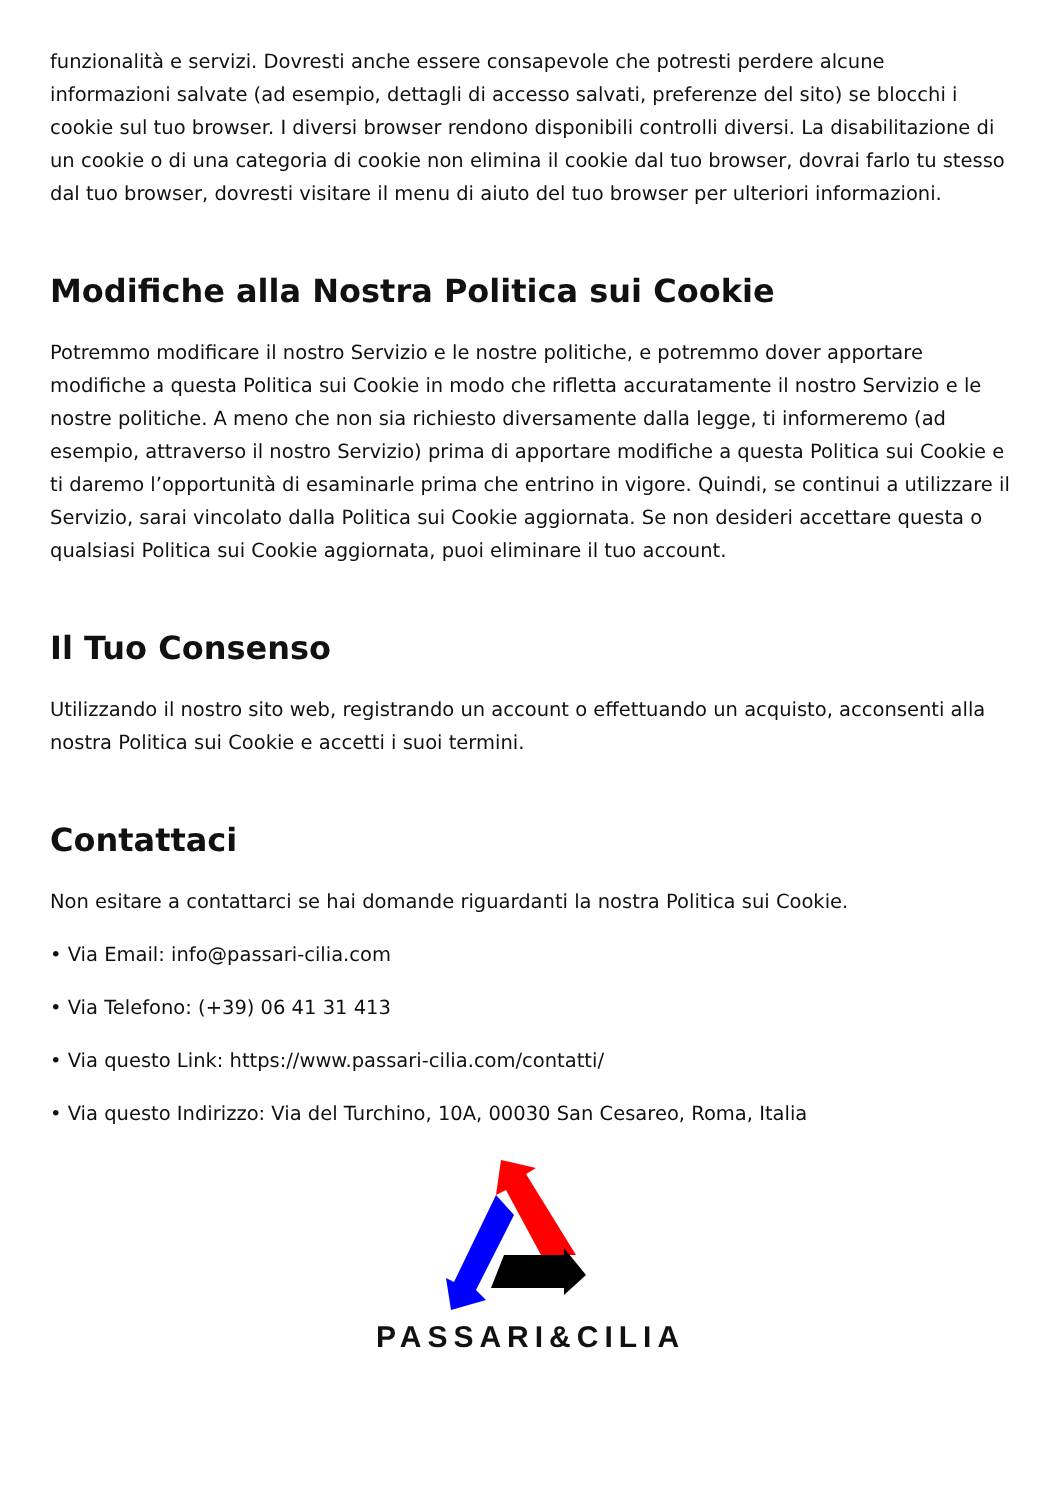funzionalità e servizi. Dovresti anche essere consapevole che potresti perdere alcune informazioni salvate (ad esempio, dettagli di accesso salvati, preferenze del sito) se blocchi i cookie sul tuo browser. I diversi browser rendono disponibili controlli diversi. La disabilitazione di un cookie o di una categoria di cookie non elimina il cookie dal tuo browser, dovrai farlo tu stesso dal tuo browser, dovresti visitare il menu di aiuto del tuo browser per ulteriori informazioni.
Modifiche alla Nostra Politica sui Cookie
Potremmo modificare il nostro Servizio e le nostre politiche, e potremmo dover apportare modifiche a questa Politica sui Cookie in modo che rifletta accuratamente il nostro Servizio e le nostre politiche. A meno che non sia richiesto diversamente dalla legge, ti informeremo (ad esempio, attraverso il nostro Servizio) prima di apportare modifiche a questa Politica sui Cookie e ti daremo l’opportunità di esaminarle prima che entrino in vigore. Quindi, se continui a utilizzare il Servizio, sarai vincolato dalla Politica sui Cookie aggiornata. Se non desideri accettare questa o qualsiasi Politica sui Cookie aggiornata, puoi eliminare il tuo account.
Il Tuo Consenso
Utilizzando il nostro sito web, registrando un account o effettuando un acquisto, acconsenti alla nostra Politica sui Cookie e accetti i suoi termini.
Contattaci
Non esitare a contattarci se hai domande riguardanti la nostra Politica sui Cookie.
• Via Email: info@passari-cilia.com
• Via Telefono: (+39) 06 41 31 413
• Via questo Link: https://www.passari-cilia.com/contatti/
• Via questo Indirizzo: Via del Turchino, 10A, 00030 San Cesareo, Roma, Italia
PASSARI&CILIA